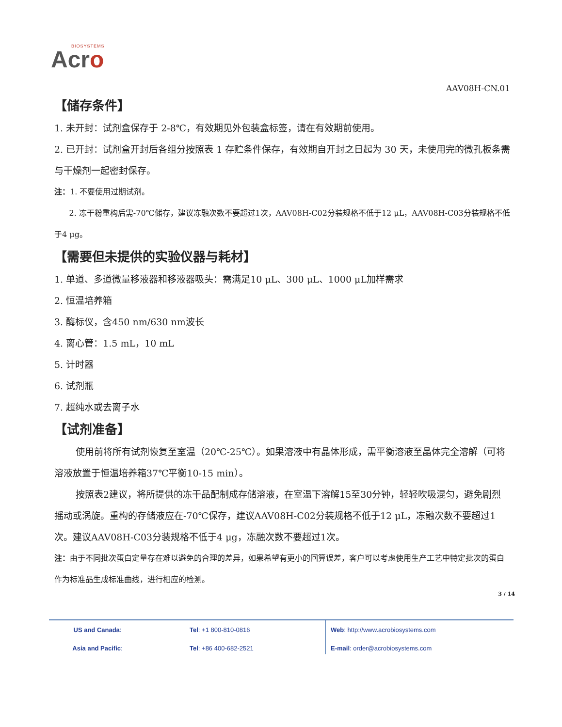BIOSYSTEMS
Acro
AAV08H-CN.01
【储存条件】
1. 未开封：试剂盒保存于 2-8℃，有效期见外包装盒标签，请在有效期前使用。
2. 已开封：试剂盒开封后各组分按照表 1 存贮条件保存，有效期自开封之日起为 30 天，未使用完的微孔板条需与干燥剂一起密封保存。
注：1. 不要使用过期试剂。
2. 冻干粉重构后需-70℃储存，建议冻融次数不要超过1次，AAV08H-C02分装规格不低于12 μL，AAV08H-C03分装规格不低于4 μg。
【需要但未提供的实验仪器与耗材】
1. 单道、多道微量移液器和移液器吸头：需满足10 μL、300 μL、1000 μL加样需求
2. 恒温培养箱
3. 酶标仪，含450 nm/630 nm波长
4. 离心管：1.5 mL，10 mL
5. 计时器
6. 试剂瓶
7. 超纯水或去离子水
【试剂准备】
使用前将所有试剂恢复至室温（20℃-25℃）。如果溶液中有晶体形成，需平衡溶液至晶体完全溶解（可将溶液放置于恒温培养箱37℃平衡10-15 min）。
按照表2建议，将所提供的冻干品配制成存储溶液，在室温下溶解15至30分钟，轻轻吹吸混匀，避免剧烈摇动或涡旋。重构的存储液应在-70℃保存，建议AAV08H-C02分装规格不低于12 μL，冻融次数不要超过1次。建议AAV08H-C03分装规格不低于4 μg，冻融次数不要超过1次。
注：由于不同批次蛋白定量存在难以避免的合理的差异，如果希望有更小的回算误差，客户可以考虑使用生产工艺中特定批次的蛋白作为标准品生成标准曲线，进行相应的检测。
3 / 14
| US and Canada : | Tel : +1 800-810-0816 |
| Asia and Pacific : | Tel : +86 400-682-2521 |
| Web : http://www.acrobiosystems.com |
| E-mail : order@acrobiosystems.com |